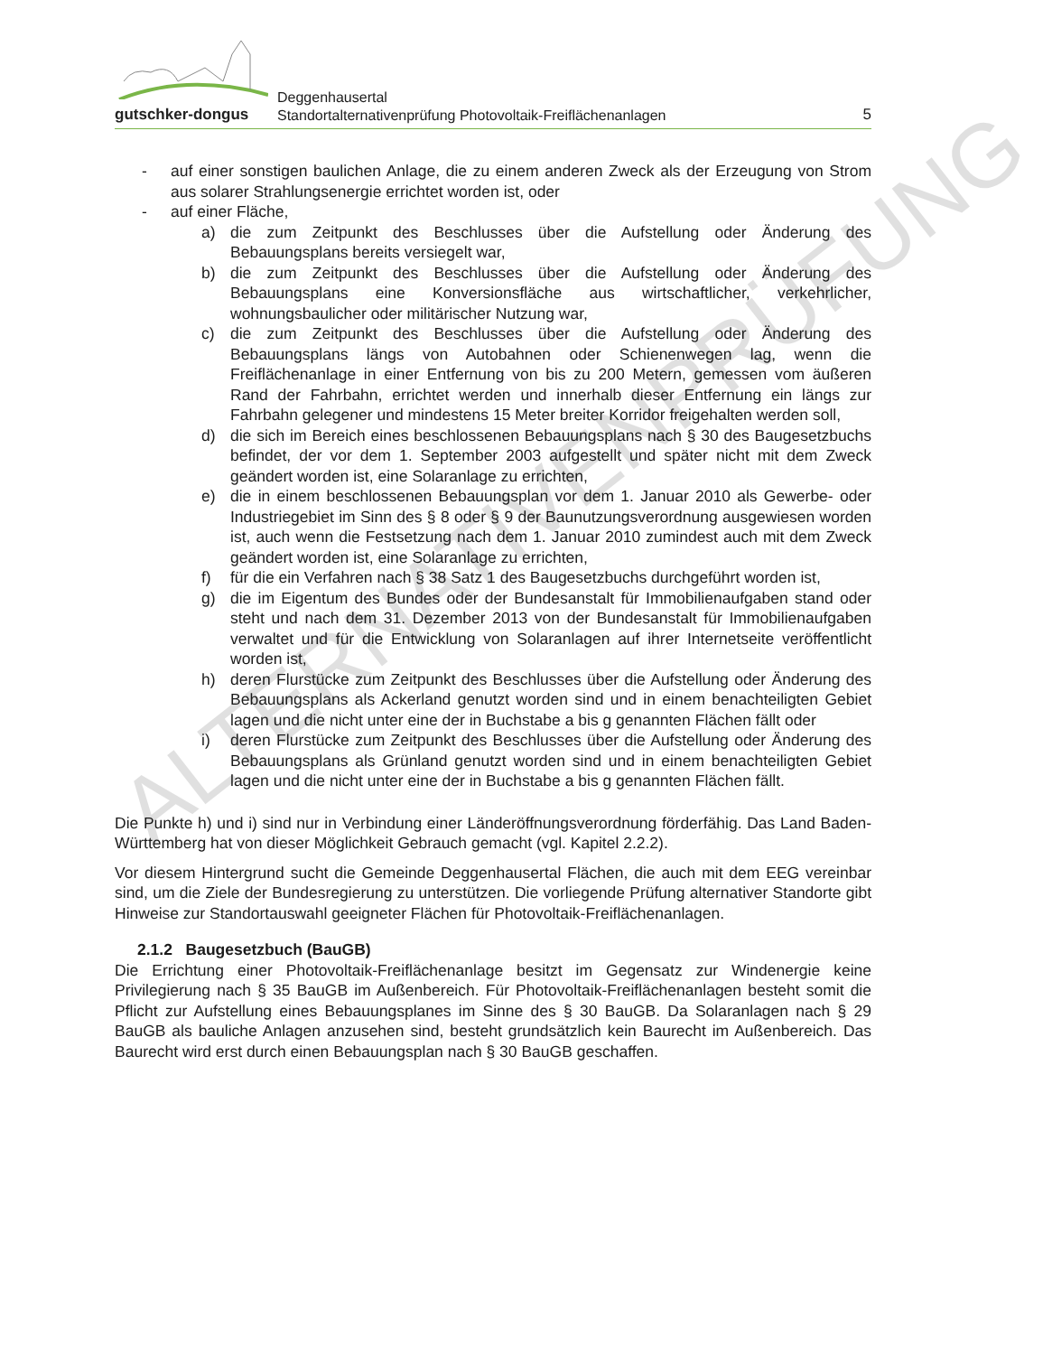gutschker-dongus
Deggenhausertal
Standortalternativenprüfung Photovoltaik-Freiflächenanlagen
5
ALTERNATIVENPRÜFUNG
- auf einer sonstigen baulichen Anlage, die zu einem anderen Zweck als der Erzeugung von Strom aus solarer Strahlungsenergie errichtet worden ist, oder
- auf einer Fläche,
a) die zum Zeitpunkt des Beschlusses über die Aufstellung oder Änderung des Bebauungsplans bereits versiegelt war,
b) die zum Zeitpunkt des Beschlusses über die Aufstellung oder Änderung des Bebauungsplans eine Konversionsfläche aus wirtschaftlicher, verkehrlicher, wohnungsbaulicher oder militärischer Nutzung war,
c) die zum Zeitpunkt des Beschlusses über die Aufstellung oder Änderung des Bebauungsplans längs von Autobahnen oder Schienenwegen lag, wenn die Freiflächenanlage in einer Entfernung von bis zu 200 Metern, gemessen vom äußeren Rand der Fahrbahn, errichtet werden und innerhalb dieser Entfernung ein längs zur Fahrbahn gelegener und mindestens 15 Meter breiter Korridor freigehalten werden soll,
d) die sich im Bereich eines beschlossenen Bebauungsplans nach § 30 des Baugesetzbuchs befindet, der vor dem 1. September 2003 aufgestellt und später nicht mit dem Zweck geändert worden ist, eine Solaranlage zu errichten,
e) die in einem beschlossenen Bebauungsplan vor dem 1. Januar 2010 als Gewerbe- oder Industriegebiet im Sinn des § 8 oder § 9 der Baunutzungsverordnung ausgewiesen worden ist, auch wenn die Festsetzung nach dem 1. Januar 2010 zumindest auch mit dem Zweck geändert worden ist, eine Solaranlage zu errichten,
f) für die ein Verfahren nach § 38 Satz 1 des Baugesetzbuchs durchgeführt worden ist,
g) die im Eigentum des Bundes oder der Bundesanstalt für Immobilienaufgaben stand oder steht und nach dem 31. Dezember 2013 von der Bundesanstalt für Immobilienaufgaben verwaltet und für die Entwicklung von Solaranlagen auf ihrer Internetseite veröffentlicht worden ist,
h) deren Flurstücke zum Zeitpunkt des Beschlusses über die Aufstellung oder Änderung des Bebauungsplans als Ackerland genutzt worden sind und in einem benachteiligten Gebiet lagen und die nicht unter eine der in Buchstabe a bis g genannten Flächen fällt oder
i) deren Flurstücke zum Zeitpunkt des Beschlusses über die Aufstellung oder Änderung des Bebauungsplans als Grünland genutzt worden sind und in einem benachteiligten Gebiet lagen und die nicht unter eine der in Buchstabe a bis g genannten Flächen fällt.
Die Punkte h) und i) sind nur in Verbindung einer Länderöffnungsverordnung förderfähig. Das Land Baden-Württemberg hat von dieser Möglichkeit Gebrauch gemacht (vgl. Kapitel 2.2.2).
Vor diesem Hintergrund sucht die Gemeinde Deggenhausertal Flächen, die auch mit dem EEG vereinbar sind, um die Ziele der Bundesregierung zu unterstützen. Die vorliegende Prüfung alternativer Standorte gibt Hinweise zur Standortauswahl geeigneter Flächen für Photovoltaik-Freiflächenanlagen.
2.1.2 Baugesetzbuch (BauGB)
Die Errichtung einer Photovoltaik-Freiflächenanlage besitzt im Gegensatz zur Windenergie keine Privilegierung nach § 35 BauGB im Außenbereich. Für Photovoltaik-Freiflächenanlagen besteht somit die Pflicht zur Aufstellung eines Bebauungsplanes im Sinne des § 30 BauGB. Da Solaranlagen nach § 29 BauGB als bauliche Anlagen anzusehen sind, besteht grundsätzlich kein Baurecht im Außenbereich. Das Baurecht wird erst durch einen Bebauungsplan nach § 30 BauGB geschaffen.